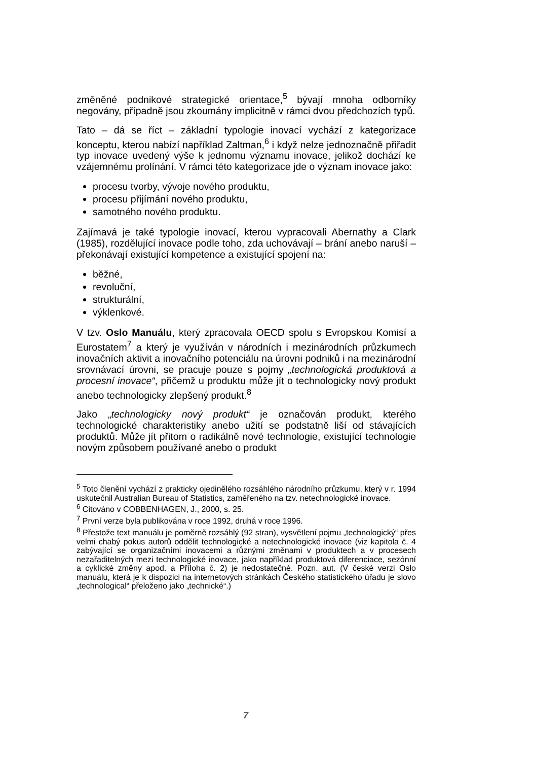změněné podnikové strategické orientace,<sup>5</sup> bývají mnoha odborníky negovány, případně jsou zkoumány implicitně v rámci dvou předchozích typů.
Tato – dá se říct – základní typologie inovací vychází z kategorizace konceptu, kterou nabízí například Zaltman,<sup>6</sup> i když nelze jednoznačně přiřadit typ inovace uvedený výše k jednomu významu inovace, jelikož dochází ke vzájemnému prolínání. V rámci této kategorizace jde o význam inovace jako:
procesu tvorby, vývoje nového produktu,
procesu přijímání nového produktu,
samotného nového produktu.
Zajímavá je také typologie inovací, kterou vypracovali Abernathy a Clark (1985), rozdělující inovace podle toho, zda uchovávají – brání anebo naruší – překonávají existující kompetence a existující spojení na:
běžné,
revoluční,
strukturální,
výklenkové.
V tzv. Oslo Manuálu, který zpracovala OECD spolu s Evropskou Komisí a Eurostatem<sup>7</sup> a který je využíván v národních i mezinárodních průzkumech inovačních aktivit a inovačního potenciálu na úrovni podniků i na mezinárodní srovnávací úrovni, se pracuje pouze s pojmy „technologická produktová a procesní inovace“, přičemž u produktu může jít o technologicky nový produkt anebo technologicky zlepšený produkt.<sup>8</sup>
Jako „technologicky nový produkt“ je označován produkt, kterého technologické charakteristiky anebo užití se podstatně liší od stávajících produktů. Může jít přitom o radikálně nové technologie, existující technologie novým způsobem používané anebo o produkt
<sup>5</sup> Toto členění vychází z prakticky ojedinělého rozsáhlého národního průzkumu, který v r. 1994 uskutečnil Australian Bureau of Statistics, zaměřeného na tzv. netechnologické inovace.
<sup>6</sup> Citováno v COBBENHAGEN, J., 2000, s. 25.
<sup>7</sup> První verze byla publikována v roce 1992, druhá v roce 1996.
<sup>8</sup> Přestože text manuálu je poměrně rozsáhlý (92 stran), vysvětlení pojmu „technologický“ přes velmi chabý pokus autorů oddělit technologické a netechnologické inovace (viz kapitola č. 4 zabývající se organizačními inovacemi a různými změnami v produktech a v procesech nezařaditelných mezi technologické inovace, jako například produktová diferenciace, sezónní a cyklické změny apod. a Příloha č. 2) je nedostatečné. Pozn. aut. (V české verzi Oslo manuálu, která je k dispozici na internetových stránkách Českého statistického úřadu je slovo „technological“ přeloženo jako „technické“.)
7